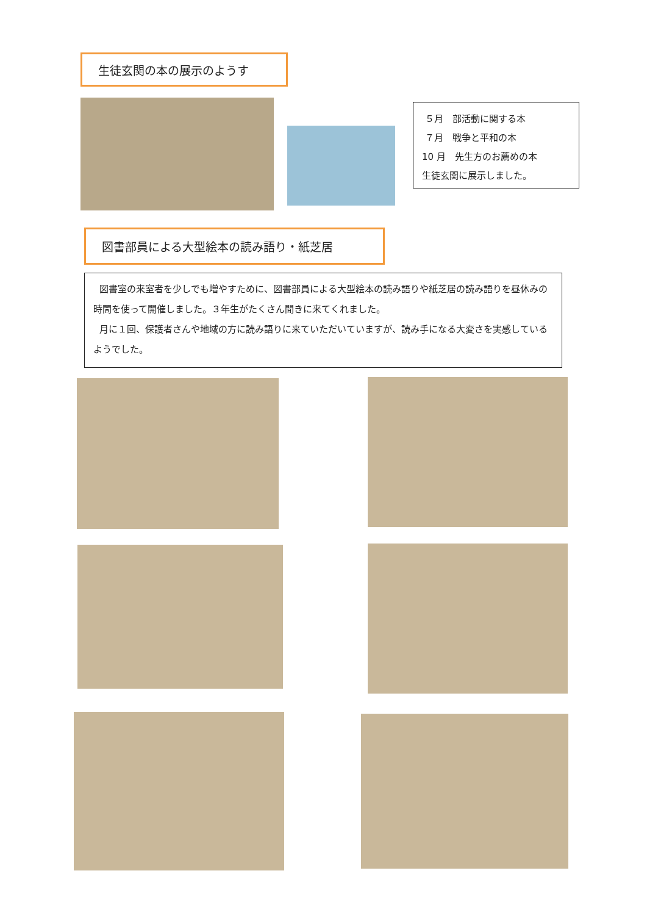生徒玄関の本の展示のようす
５月　部活動に関する本
７月　戦争と平和の本
10 月　先生方のお薦めの本
生徒玄関に展示しました。
図書部員による大型絵本の読み語り・紙芝居
図書室の来室者を少しでも増やすために、図書部員による大型絵本の読み語りや紙芝居の読み語りを昼休みの時間を使って開催しました。３年生がたくさん聞きに来てくれました。
月に１回、保護者さんや地域の方に読み語りに来ていただいていますが、読み手になる大変さを実感しているようでした。